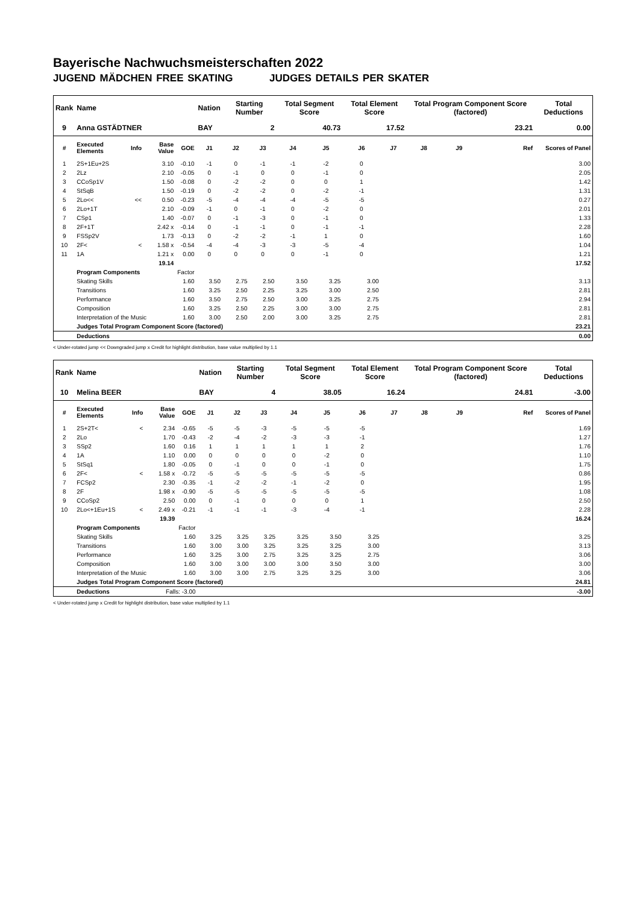Bayerische Nachwuchsmeisterschaften 2022
JUGEND MÄDCHEN FREE SKATING JUDGES DETAILS PER SKATER
| Rank | Name | | | | Nation | Starting Number | | Total Segment Score | | Total Element Score | | Total Program Component Score (factored) | | | | Total Deductions |
| --- | --- | --- | --- | --- | --- | --- | --- | --- | --- | --- | --- | --- | --- | --- | --- | --- |
| 9 | Anna GSTÄDTNER | | | | BAY | 2 | | 40.73 | | 17.52 | | 23.21 | | | | 0.00 |
| # | Executed Elements | Info | Base Value | GOE | J1 | J2 | J3 | J4 | J5 | J6 | J7 | J8 | J9 | | Ref | Scores of Panel |
| 1 | 2S+1Eu+2S | | 3.10 | -0.10 | -1 | 0 | -1 | -1 | -2 | 0 | | | | | | 3.00 |
| 2 | 2Lz | | 2.10 | -0.05 | 0 | -1 | 0 | 0 | -1 | 0 | | | | | | 2.05 |
| 3 | CCoSp1V | | 1.50 | -0.08 | 0 | -2 | -2 | 0 | 0 | 1 | | | | | | 1.42 |
| 4 | StSqB | | 1.50 | -0.19 | 0 | -2 | -2 | 0 | -2 | -1 | | | | | | 1.31 |
| 5 | 2Lo<< | << | 0.50 | -0.23 | -5 | -4 | -4 | -4 | -5 | -5 | | | | | | 0.27 |
| 6 | 2Lo+1T | | 2.10 | -0.09 | -1 | 0 | -1 | 0 | -2 | 0 | | | | | | 2.01 |
| 7 | CSp1 | | 1.40 | -0.07 | 0 | -1 | -3 | 0 | -1 | 0 | | | | | | 1.33 |
| 8 | 2F+1T | | 2.42 x | -0.14 | 0 | -1 | -1 | 0 | -1 | -1 | | | | | | 2.28 |
| 9 | FSSp2V | | 1.73 | -0.13 | 0 | -2 | -2 | -1 | 1 | 0 | | | | | | 1.60 |
| 10 | 2F< | < | 1.58 x | -0.54 | -4 | -4 | -3 | -3 | -5 | -4 | | | | | | 1.04 |
| 11 | 1A | | 1.21 x | 0.00 | 0 | 0 | 0 | 0 | -1 | 0 | | | | | | 1.21 |
| | | | 19.14 | | | | | | | | | | | | | 17.52 |
| | Program Components | | | Factor | | | | | | | | | | | | |
| | Skating Skills | | | 1.60 | 3.50 | 2.75 | 2.50 | 3.50 | 3.25 | 3.00 | | | | | | 3.13 |
| | Transitions | | | 1.60 | 3.25 | 2.50 | 2.25 | 3.25 | 3.00 | 2.50 | | | | | | 2.81 |
| | Performance | | | 1.60 | 3.50 | 2.75 | 2.50 | 3.00 | 3.25 | 2.75 | | | | | | 2.94 |
| | Composition | | | 1.60 | 3.25 | 2.50 | 2.25 | 3.00 | 3.00 | 2.75 | | | | | | 2.81 |
| | Interpretation of the Music | | | 1.60 | 3.00 | 2.50 | 2.00 | 3.00 | 3.25 | 2.75 | | | | | | 2.81 |
| | Judges Total Program Component Score (factored) | | | | | | | | | | | | | | | 23.21 |
| | Deductions | | | | | | | | | | | | | | | 0.00 |
< Under-rotated jump << Downgraded jump x Credit for highlight distribution, base value multiplied by 1.1
| Rank | Name | | | | Nation | Starting Number | | Total Segment Score | | Total Element Score | | Total Program Component Score (factored) | | | | Total Deductions |
| --- | --- | --- | --- | --- | --- | --- | --- | --- | --- | --- | --- | --- | --- | --- | --- | --- |
| 10 | Melina BEER | | | | BAY | 4 | | 38.05 | | 16.24 | | 24.81 | | | | -3.00 |
| # | Executed Elements | Info | Base Value | GOE | J1 | J2 | J3 | J4 | J5 | J6 | J7 | J8 | J9 | | Ref | Scores of Panel |
| 1 | 2S+2T< | < | 2.34 | -0.65 | -5 | -5 | -3 | -5 | -5 | -5 | | | | | | 1.69 |
| 2 | 2Lo | | 1.70 | -0.43 | -2 | -4 | -2 | -3 | -3 | -1 | | | | | | 1.27 |
| 3 | SSp2 | | 1.60 | 0.16 | 1 | 1 | 1 | 1 | 1 | 2 | | | | | | 1.76 |
| 4 | 1A | | 1.10 | 0.00 | 0 | 0 | 0 | 0 | -2 | 0 | | | | | | 1.10 |
| 5 | StSq1 | | 1.80 | -0.05 | 0 | -1 | 0 | 0 | -1 | 0 | | | | | | 1.75 |
| 6 | 2F< | < | 1.58 x | -0.72 | -5 | -5 | -5 | -5 | -5 | -5 | | | | | | 0.86 |
| 7 | FCSp2 | | 2.30 | -0.35 | -1 | -2 | -2 | -1 | -2 | 0 | | | | | | 1.95 |
| 8 | 2F | | 1.98 x | -0.90 | -5 | -5 | -5 | -5 | -5 | -5 | | | | | | 1.08 |
| 9 | CCoSp2 | | 2.50 | 0.00 | 0 | -1 | 0 | 0 | 0 | 1 | | | | | | 2.50 |
| 10 | 2Lo<+1Eu+1S | < | 2.49 x | -0.21 | -1 | -1 | -1 | -3 | -4 | -1 | | | | | | 2.28 |
| | | | 19.39 | | | | | | | | | | | | | 16.24 |
| | Program Components | | | Factor | | | | | | | | | | | | |
| | Skating Skills | | | 1.60 | 3.25 | 3.25 | 3.25 | 3.25 | 3.50 | 3.25 | | | | | | 3.25 |
| | Transitions | | | 1.60 | 3.00 | 3.00 | 3.25 | 3.25 | 3.25 | 3.00 | | | | | | 3.13 |
| | Performance | | | 1.60 | 3.25 | 3.00 | 2.75 | 3.25 | 3.25 | 2.75 | | | | | | 3.06 |
| | Composition | | | 1.60 | 3.00 | 3.00 | 3.00 | 3.00 | 3.50 | 3.00 | | | | | | 3.00 |
| | Interpretation of the Music | | | 1.60 | 3.00 | 3.00 | 2.75 | 3.25 | 3.25 | 3.00 | | | | | | 3.06 |
| | Judges Total Program Component Score (factored) | | | | | | | | | | | | | | | 24.81 |
| | Deductions | Falls: -3.00 | | | | | | | | | | | | | | -3.00 |
< Under-rotated jump x Credit for highlight distribution, base value multiplied by 1.1